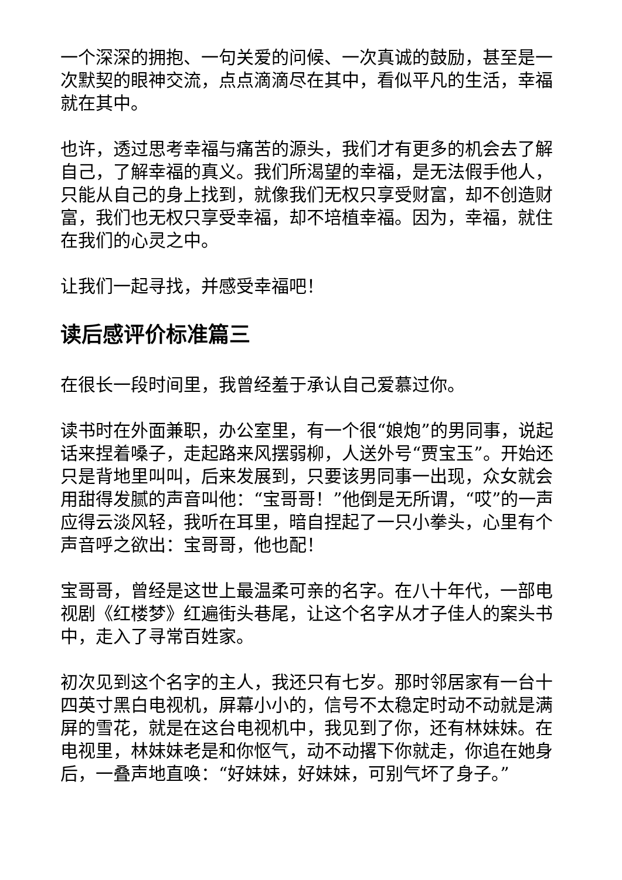一个深深的拥抱、一句关爱的问候、一次真诚的鼓励，甚至是一次默契的眼神交流，点点滴滴尽在其中，看似平凡的生活，幸福就在其中。
也许，透过思考幸福与痛苦的源头，我们才有更多的机会去了解自己，了解幸福的真义。我们所渴望的幸福，是无法假手他人，只能从自己的身上找到，就像我们无权只享受财富，却不创造财富，我们也无权只享受幸福，却不培植幸福。因为，幸福，就住在我们的心灵之中。
让我们一起寻找，并感受幸福吧！
读后感评价标准篇三
在很长一段时间里，我曾经羞于承认自己爱慕过你。
读书时在外面兼职，办公室里，有一个很“娘炮”的男同事，说起话来捏着嗓子，走起路来风摆弱柳，人送外号“贾宝玉”。开始还只是背地里叫叫，后来发展到，只要该男同事一出现，众女就会用甜得发腻的声音叫他：“宝哥哥！”他倒是无所谓，“哎”的一声应得云淡风轻，我听在耳里，暗自捏起了一只小拳头，心里有个声音呼之欲出：宝哥哥，他也配！
宝哥哥，曾经是这世上最温柔可亲的名字。在八十年代，一部电视剧《红楼梦》红遍街头巷尾，让这个名字从才子佳人的案头书中，走入了寻常百姓家。
初次见到这个名字的主人，我还只有七岁。那时邻居家有一台十四英寸黑白电视机，屏幕小小的，信号不太稳定时动不动就是满屏的雪花，就是在这台电视机中，我见到了你，还有林妹妹。在电视里，林妹妹老是和你怄气，动不动撂下你就走，你追在她身后，一叠声地直唤：“好妹妹，好妹妹，可别气坏了身子。”